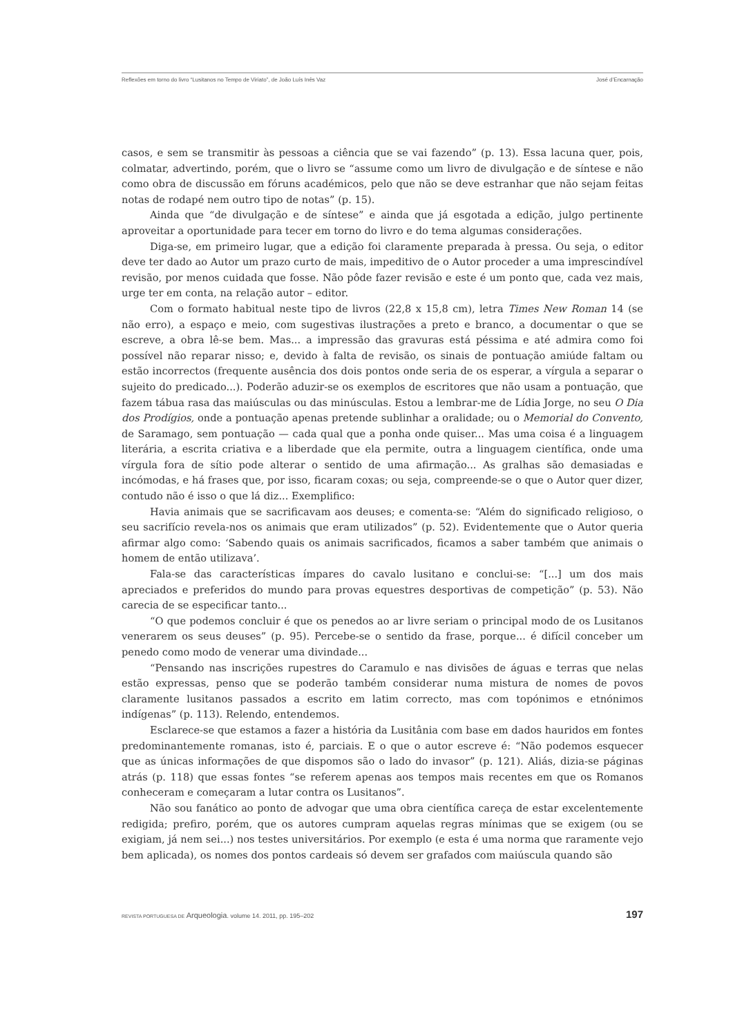Reflexões em torno do livro “Lusitanos no Tempo de Viriato”, de João Luís Inês Vaz José d’Encarnação
casos, e sem se transmitir às pessoas a ciência que se vai fazendo” (p. 13). Essa lacuna quer, pois, colmatar, advertindo, porém, que o livro se “assume como um livro de divulgação e de síntese e não como obra de discussão em fóruns académicos, pelo que não se deve estranhar que não sejam feitas notas de rodapé nem outro tipo de notas” (p. 15).
Ainda que “de divulgação e de síntese” e ainda que já esgotada a edição, julgo pertinente aproveitar a oportunidade para tecer em torno do livro e do tema algumas considerações.
Diga-se, em primeiro lugar, que a edição foi claramente preparada à pressa. Ou seja, o editor deve ter dado ao Autor um prazo curto de mais, impeditivo de o Autor proceder a uma imprescindível revisão, por menos cuidada que fosse. Não pôde fazer revisão e este é um ponto que, cada vez mais, urge ter em conta, na relação autor – editor.
Com o formato habitual neste tipo de livros (22,8 x 15,8 cm), letra Times New Roman 14 (se não erro), a espaço e meio, com sugestivas ilustrações a preto e branco, a documentar o que se escreve, a obra lê-se bem. Mas... a impressão das gravuras está péssima e até admira como foi possível não reparar nisso; e, devido à falta de revisão, os sinais de pontuação amiúde faltam ou estão incorrectos (frequente ausência dos dois pontos onde seria de os esperar, a vírgula a separar o sujeito do predicado...). Poderão aduzir-se os exemplos de escritores que não usam a pontuação, que fazem tábua rasa das maiúsculas ou das minúsculas. Estou a lembrar-me de Lídia Jorge, no seu O Dia dos Prodígios, onde a pontuação apenas pretende sublinhar a oralidade; ou o Memorial do Convento, de Saramago, sem pontuação — cada qual que a ponha onde quiser... Mas uma coisa é a linguagem literária, a escrita criativa e a liberdade que ela permite, outra a linguagem científica, onde uma vírgula fora de sítio pode alterar o sentido de uma afirmação... As gralhas são demasiadas e incómodas, e há frases que, por isso, ficaram coxas; ou seja, compreende-se o que o Autor quer dizer, contudo não é isso o que lá diz... Exemplifico:
Havia animais que se sacrificavam aos deuses; e comenta-se: “Além do significado religioso, o seu sacrifício revela-nos os animais que eram utilizados” (p. 52). Evidentemente que o Autor queria afirmar algo como: ‘Sabendo quais os animais sacrificados, ficamos a saber também que animais o homem de então utilizava’.
Fala-se das características ímpares do cavalo lusitano e conclui-se: “[...] um dos mais apreciados e preferidos do mundo para provas equestres desportivas de competição” (p. 53). Não carecia de se especificar tanto...
“O que podemos concluir é que os penedos ao ar livre seriam o principal modo de os Lusitanos venerarem os seus deuses” (p. 95). Percebe-se o sentido da frase, porque... é difícil conceber um penedo como modo de venerar uma divindade...
“Pensando nas inscrições rupestres do Caramulo e nas divisões de águas e terras que nelas estão expressas, penso que se poderão também considerar numa mistura de nomes de povos claramente lusitanos passados a escrito em latim correcto, mas com topónimos e etnónimos indígenas” (p. 113). Relendo, entendemos.
Esclarece-se que estamos a fazer a história da Lusitânia com base em dados hauridos em fontes predominantemente romanas, isto é, parciais. E o que o autor escreve é: “Não podemos esquecer que as únicas informações de que dispomos são o lado do invasor” (p. 121). Aliás, dizia-se páginas atrás (p. 118) que essas fontes “se referem apenas aos tempos mais recentes em que os Romanos conheceram e começaram a lutar contra os Lusitanos”.
Não sou fanático ao ponto de advogar que uma obra científica careça de estar excelentemente redigida; prefiro, porém, que os autores cumpram aquelas regras mínimas que se exigem (ou se exigiam, já nem sei...) nos testes universitários. Por exemplo (e esta é uma norma que raramente vejo bem aplicada), os nomes dos pontos cardeais só devem ser grafados com maiúscula quando são
REVISTA PORTUGUESA DE Arqueologia. volume 14. 2011, pp. 195–202 197